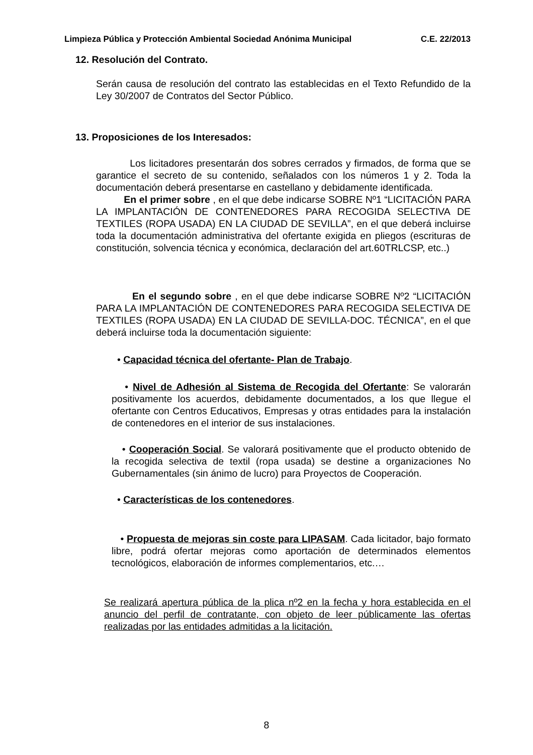Limpieza Pública y Protección Ambiental Sociedad Anónima Municipal C.E. 22/2013
12. Resolución del Contrato.
Serán causa de resolución del contrato las establecidas en el Texto Refundido de la Ley 30/2007 de Contratos del Sector Público.
13. Proposiciones de los Interesados:
Los licitadores presentarán dos sobres cerrados y firmados, de forma que se garantice el secreto de su contenido, señalados con los números 1 y 2. Toda la documentación deberá presentarse en castellano y debidamente identificada.
En el primer sobre , en el que debe indicarse SOBRE Nº1 “LICITACIÓN PARA LA IMPLANTACIÓN DE CONTENEDORES PARA RECOGIDA SELECTIVA DE TEXTILES (ROPA USADA) EN LA CIUDAD DE SEVILLA”, en el que deberá incluirse toda la documentación administrativa del ofertante exigida en pliegos (escrituras de constitución, solvencia técnica y económica, declaración del art.60TRLCSP, etc..)
En el segundo sobre , en el que debe indicarse SOBRE Nº2 “LICITACIÓN PARA LA IMPLANTACIÓN DE CONTENEDORES PARA RECOGIDA SELECTIVA DE TEXTILES (ROPA USADA) EN LA CIUDAD DE SEVILLA-DOC. TÉCNICA”, en el que deberá incluirse toda la documentación siguiente:
• Capacidad técnica del ofertante- Plan de Trabajo.
• Nivel de Adhesión al Sistema de Recogida del Ofertante: Se valorarán positivamente los acuerdos, debidamente documentados, a los que llegue el ofertante con Centros Educativos, Empresas y otras entidades para la instalación de contenedores en el interior de sus instalaciones.
• Cooperación Social. Se valorará positivamente que el producto obtenido de la recogida selectiva de textil (ropa usada) se destine a organizaciones No Gubernamentales (sin ánimo de lucro) para Proyectos de Cooperación.
• Características de los contenedores.
• Propuesta de mejoras sin coste para LIPASAM. Cada licitador, bajo formato libre, podrá ofertar mejoras como aportación de determinados elementos tecnológicos, elaboración de informes complementarios, etc.…
Se realizará apertura pública de la plica nº2 en la fecha y hora establecida en el anuncio del perfil de contratante, con objeto de leer públicamente las ofertas realizadas por las entidades admitidas a la licitación.
8